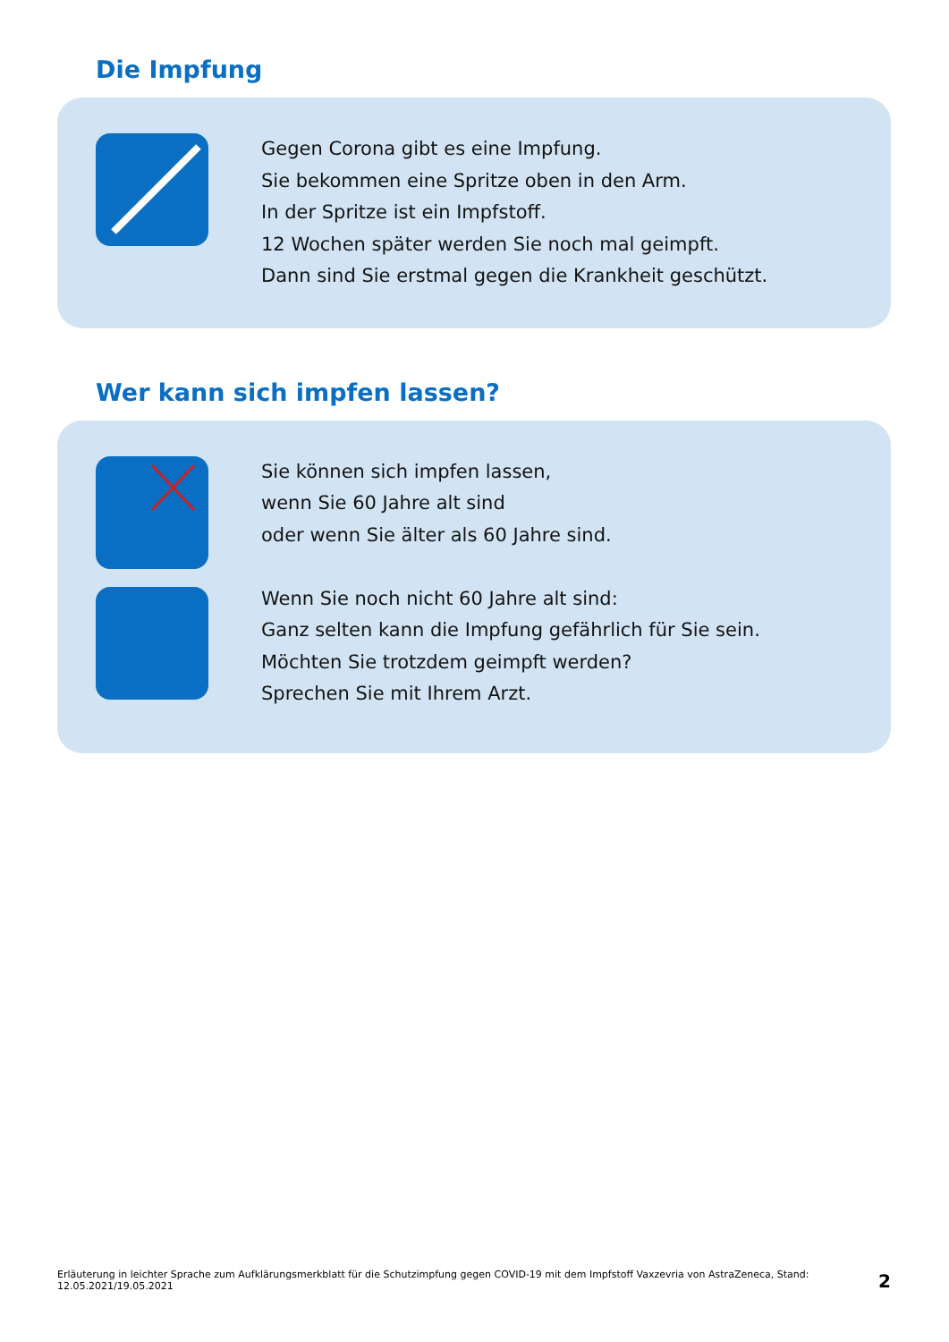Die Impfung
Gegen Corona gibt es eine Impfung.
Sie bekommen eine Spritze oben in den Arm.
In der Spritze ist ein Impfstoff.
12 Wochen später werden Sie noch mal geimpft.
Dann sind Sie erstmal gegen die Krankheit geschützt.
Wer kann sich impfen lassen?
Sie können sich impfen lassen,
wenn Sie 60 Jahre alt sind
oder wenn Sie älter als 60 Jahre sind.
Wenn Sie noch nicht 60 Jahre alt sind:
Ganz selten kann die Impfung gefährlich für Sie sein.
Möchten Sie trotzdem geimpft werden?
Sprechen Sie mit Ihrem Arzt.
Erläuterung in leichter Sprache zum Aufklärungsmerkblatt für die Schutzimpfung gegen COVID-19 mit dem Impfstoff Vaxzevria von AstraZeneca, Stand: 12.05.2021/19.05.2021 2